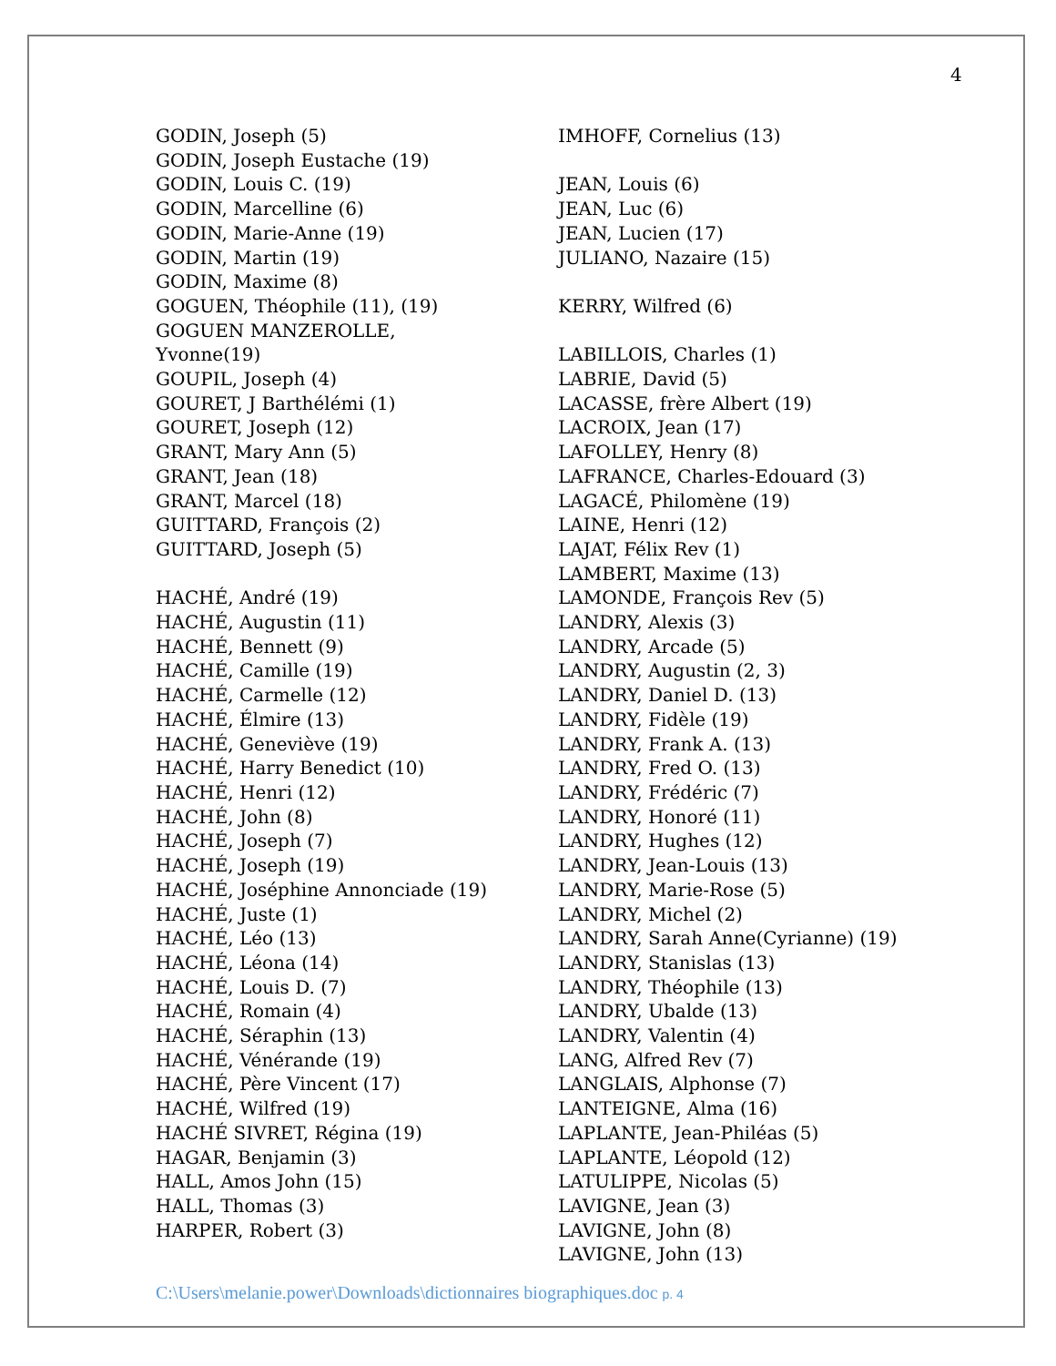4
GODIN, Joseph (5)
GODIN, Joseph Eustache (19)
GODIN, Louis C. (19)
GODIN, Marcelline (6)
GODIN, Marie-Anne (19)
GODIN, Martin (19)
GODIN, Maxime (8)
GOGUEN, Théophile (11), (19)
GOGUEN MANZEROLLE,
Yvonne(19)
GOUPIL, Joseph (4)
GOURET, J Barthélémi (1)
GOURET, Joseph (12)
GRANT, Mary Ann (5)
GRANT, Jean (18)
GRANT, Marcel (18)
GUITTARD, François (2)
GUITTARD, Joseph (5)
HACHÉ, André (19)
HACHÉ, Augustin (11)
HACHÉ, Bennett (9)
HACHÉ, Camille (19)
HACHÉ, Carmelle (12)
HACHÉ, Élmire (13)
HACHÉ, Geneviève (19)
HACHÉ, Harry Benedict (10)
HACHÉ, Henri (12)
HACHÉ, John (8)
HACHÉ, Joseph (7)
HACHÉ, Joseph (19)
HACHÉ, Joséphine Annonciade (19)
HACHÉ, Juste (1)
HACHÉ, Léo (13)
HACHÉ, Léona (14)
HACHÉ, Louis D. (7)
HACHÉ, Romain (4)
HACHÉ, Séraphin (13)
HACHÉ, Vénérande (19)
HACHÉ, Père Vincent (17)
HACHÉ, Wilfred (19)
HACHÉ SIVRET, Régina (19)
HAGAR, Benjamin (3)
HALL, Amos John (15)
HALL, Thomas (3)
HARPER, Robert (3)
IMHOFF, Cornelius (13)
JEAN, Louis (6)
JEAN, Luc (6)
JEAN, Lucien (17)
JULIANO, Nazaire (15)
KERRY, Wilfred (6)
LABILLOIS, Charles (1)
LABRIE, David (5)
LACASSE, frère Albert (19)
LACROIX, Jean (17)
LAFOLLEY, Henry (8)
LAFRANCE, Charles-Edouard (3)
LAGACÉ, Philomène (19)
LAINE, Henri (12)
LAJAT, Félix Rev (1)
LAMBERT, Maxime (13)
LAMONDE, François Rev (5)
LANDRY, Alexis (3)
LANDRY, Arcade (5)
LANDRY, Augustin (2, 3)
LANDRY, Daniel D. (13)
LANDRY, Fidèle (19)
LANDRY, Frank A. (13)
LANDRY, Fred O. (13)
LANDRY, Frédéric (7)
LANDRY, Honoré (11)
LANDRY, Hughes (12)
LANDRY, Jean-Louis (13)
LANDRY, Marie-Rose (5)
LANDRY, Michel (2)
LANDRY, Sarah Anne(Cyrianne) (19)
LANDRY, Stanislas (13)
LANDRY, Théophile (13)
LANDRY, Ubalde (13)
LANDRY, Valentin (4)
LANG, Alfred Rev (7)
LANGLAIS, Alphonse (7)
LANTEIGNE, Alma (16)
LAPLANTE, Jean-Philéas (5)
LAPLANTE, Léopold (12)
LATULIPPE, Nicolas (5)
LAVIGNE, Jean (3)
LAVIGNE, John (8)
LAVIGNE, John (13)
C:\Users\melanie.power\Downloads\dictionnaires biographiques.doc p. 4